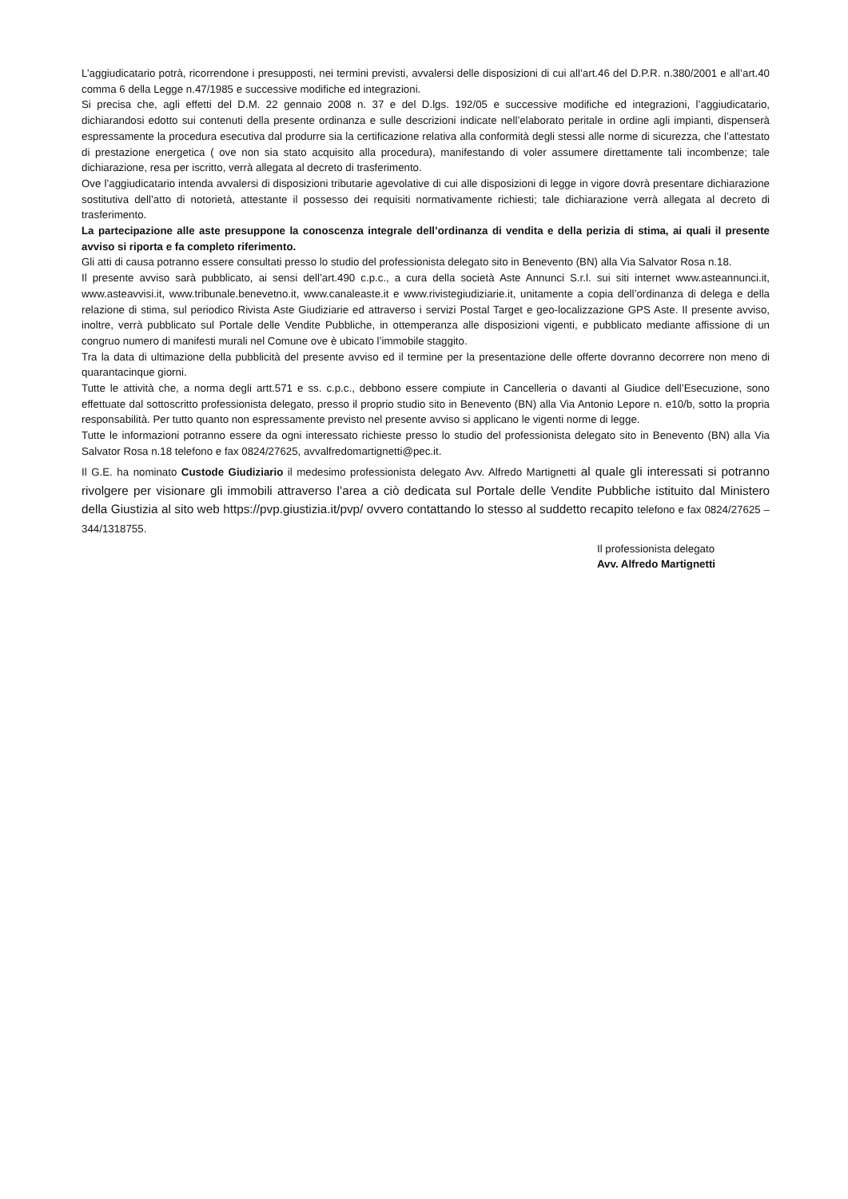L’aggiudicatario potrà, ricorrendone i presupposti, nei termini previsti, avvalersi delle disposizioni di cui all’art.46 del D.P.R. n.380/2001 e all’art.40 comma 6 della Legge n.47/1985 e successive modifiche ed integrazioni.
Si precisa che, agli effetti del D.M. 22 gennaio 2008 n. 37 e del D.lgs. 192/05 e successive modifiche ed integrazioni, l’aggiudicatario, dichiarandosi edotto sui contenuti della presente ordinanza e sulle descrizioni indicate nell’elaborato peritale in ordine agli impianti, dispenserà espressamente la procedura esecutiva dal produrre sia la certificazione relativa alla conformità degli stessi alle norme di sicurezza, che l’attestato di prestazione energetica ( ove non sia stato acquisito alla procedura), manifestando di voler assumere direttamente tali incombenze; tale dichiarazione, resa per iscritto, verrà allegata al decreto di trasferimento.
Ove l’aggiudicatario intenda avvalersi di disposizioni tributarie agevolative di cui alle disposizioni di legge in vigore dovrà presentare dichiarazione sostitutiva dell’atto di notorietà, attestante il possesso dei requisiti normativamente richiesti; tale dichiarazione verrà allegata al decreto di trasferimento.
La partecipazione alle aste presuppone la conoscenza integrale dell’ordinanza di vendita e della perizia di stima, ai quali il presente avviso si riporta e fa completo riferimento.
Gli atti di causa potranno essere consultati presso lo studio del professionista delegato sito in Benevento (BN) alla Via Salvator Rosa n.18.
Il presente avviso sarà pubblicato, ai sensi dell’art.490 c.p.c., a cura della società Aste Annunci S.r.l. sui siti internet www.asteannunci.it, www.asteavvisi.it, www.tribunale.benevetno.it, www.canaleaste.it e www.rivistegiudiziarie.it, unitamente a copia dell’ordinanza di delega e della relazione di stima, sul periodico Rivista Aste Giudiziarie ed attraverso i servizi Postal Target e geo-localizzazione GPS Aste. Il presente avviso, inoltre, verrà pubblicato sul Portale delle Vendite Pubbliche, in ottemperanza alle disposizioni vigenti, e pubblicato mediante affissione di un congruo numero di manifesti murali nel Comune ove è ubicato l’immobile staggito.
Tra la data di ultimazione della pubblicità del presente avviso ed il termine per la presentazione delle offerte dovranno decorrere non meno di quarantacinque giorni.
Tutte le attività che, a norma degli artt.571 e ss. c.p.c., debbono essere compiute in Cancelleria o davanti al Giudice dell’Esecuzione, sono effettuate dal sottoscritto professionista delegato, presso il proprio studio sito in Benevento (BN) alla Via Antonio Lepore n. e10/b, sotto la propria responsabilità. Per tutto quanto non espressamente previsto nel presente avviso si applicano le vigenti norme di legge.
Tutte le informazioni potranno essere da ogni interessato richieste presso lo studio del professionista delegato sito in Benevento (BN) alla Via Salvator Rosa n.18 telefono e fax 0824/27625, avvalfredomartignetti@pec.it.
Il G.E. ha nominato Custode Giudiziario il medesimo professionista delegato Avv. Alfredo Martignetti al quale gli interessati si potranno rivolgere per visionare gli immobili attraverso l’area a ciò dedicata sul Portale delle Vendite Pubbliche istituito dal Ministero della Giustizia al sito web https://pvp.giustizia.it/pvp/ ovvero contattando lo stesso al suddetto recapito telefono e fax 0824/27625 – 344/1318755.
Il professionista delegato
Avv. Alfredo Martignetti